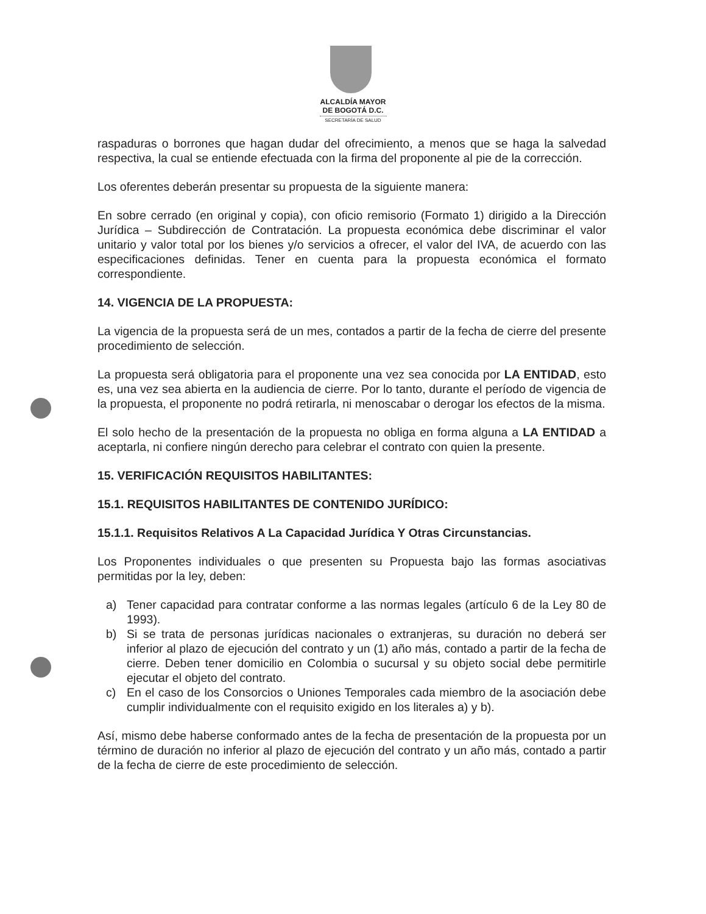ALCALDÍA MAYOR
DE BOGOTÁ D.C.
SECRETARÍA DE SALUD
raspaduras o borrones que hagan dudar del ofrecimiento, a menos que se haga la salvedad respectiva, la cual se entiende efectuada con la firma del proponente al pie de la corrección.
Los oferentes deberán presentar su propuesta de la siguiente manera:
En sobre cerrado (en original y copia), con oficio remisorio (Formato 1) dirigido a la Dirección Jurídica – Subdirección de Contratación. La propuesta económica debe discriminar el valor unitario y valor total por los bienes y/o servicios a ofrecer, el valor del IVA, de acuerdo con las especificaciones definidas. Tener en cuenta para la propuesta económica el formato correspondiente.
14. VIGENCIA DE LA PROPUESTA:
La vigencia de la propuesta será de un mes, contados a partir de la fecha de cierre del presente procedimiento de selección.
La propuesta será obligatoria para el proponente una vez sea conocida por LA ENTIDAD, esto es, una vez sea abierta en la audiencia de cierre. Por lo tanto, durante el período de vigencia de la propuesta, el proponente no podrá retirarla, ni menoscabar o derogar los efectos de la misma.
El solo hecho de la presentación de la propuesta no obliga en forma alguna a LA ENTIDAD a aceptarla, ni confiere ningún derecho para celebrar el contrato con quien la presente.
15. VERIFICACIÓN REQUISITOS HABILITANTES:
15.1. REQUISITOS HABILITANTES DE CONTENIDO JURÍDICO:
15.1.1. Requisitos Relativos A La Capacidad Jurídica Y Otras Circunstancias.
Los Proponentes individuales o que presenten su Propuesta bajo las formas asociativas permitidas por la ley, deben:
a) Tener capacidad para contratar conforme a las normas legales (artículo 6 de la Ley 80 de 1993).
b) Si se trata de personas jurídicas nacionales o extranjeras, su duración no deberá ser inferior al plazo de ejecución del contrato y un (1) año más, contado a partir de la fecha de cierre. Deben tener domicilio en Colombia o sucursal y su objeto social debe permitirle ejecutar el objeto del contrato.
c) En el caso de los Consorcios o Uniones Temporales cada miembro de la asociación debe cumplir individualmente con el requisito exigido en los literales a) y b).
Así, mismo debe haberse conformado antes de la fecha de presentación de la propuesta por un término de duración no inferior al plazo de ejecución del contrato y un año más, contado a partir de la fecha de cierre de este procedimiento de selección.